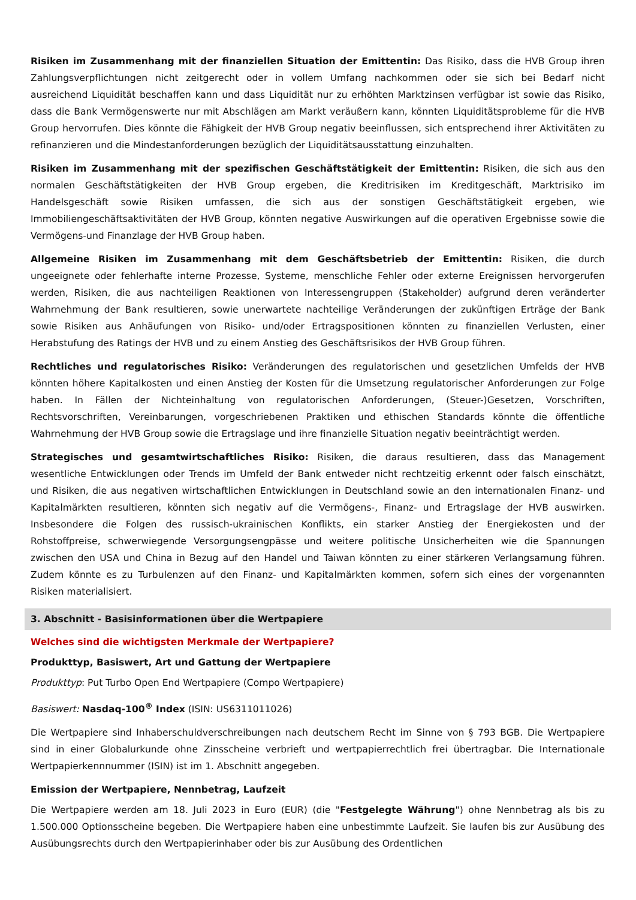Risiken im Zusammenhang mit der finanziellen Situation der Emittentin: Das Risiko, dass die HVB Group ihren Zahlungsverpflichtungen nicht zeitgerecht oder in vollem Umfang nachkommen oder sie sich bei Bedarf nicht ausreichend Liquidität beschaffen kann und dass Liquidität nur zu erhöhten Marktzinsen verfügbar ist sowie das Risiko, dass die Bank Vermögenswerte nur mit Abschlägen am Markt veräußern kann, könnten Liquiditätsprobleme für die HVB Group hervorrufen. Dies könnte die Fähigkeit der HVB Group negativ beeinflussen, sich entsprechend ihrer Aktivitäten zu refinanzieren und die Mindestanforderungen bezüglich der Liquiditätsausstattung einzuhalten.
Risiken im Zusammenhang mit der spezifischen Geschäftstätigkeit der Emittentin: Risiken, die sich aus den normalen Geschäftstätigkeiten der HVB Group ergeben, die Kreditrisiken im Kreditgeschäft, Marktrisiko im Handelsgeschäft sowie Risiken umfassen, die sich aus der sonstigen Geschäftstätigkeit ergeben, wie Immobiliengeschäftsaktivitäten der HVB Group, könnten negative Auswirkungen auf die operativen Ergebnisse sowie die Vermögens-und Finanzlage der HVB Group haben.
Allgemeine Risiken im Zusammenhang mit dem Geschäftsbetrieb der Emittentin: Risiken, die durch ungeeignete oder fehlerhafte interne Prozesse, Systeme, menschliche Fehler oder externe Ereignissen hervorgerufen werden, Risiken, die aus nachteiligen Reaktionen von Interessengruppen (Stakeholder) aufgrund deren veränderter Wahrnehmung der Bank resultieren, sowie unerwartete nachteilige Veränderungen der zukünftigen Erträge der Bank sowie Risiken aus Anhäufungen von Risiko- und/oder Ertragspositionen könnten zu finanziellen Verlusten, einer Herabstufung des Ratings der HVB und zu einem Anstieg des Geschäftsrisikos der HVB Group führen.
Rechtliches und regulatorisches Risiko: Veränderungen des regulatorischen und gesetzlichen Umfelds der HVB könnten höhere Kapitalkosten und einen Anstieg der Kosten für die Umsetzung regulatorischer Anforderungen zur Folge haben. In Fällen der Nichteinhaltung von regulatorischen Anforderungen, (Steuer-)Gesetzen, Vorschriften, Rechtsvorschriften, Vereinbarungen, vorgeschriebenen Praktiken und ethischen Standards könnte die öffentliche Wahrnehmung der HVB Group sowie die Ertragslage und ihre finanzielle Situation negativ beeinträchtigt werden.
Strategisches und gesamtwirtschaftliches Risiko: Risiken, die daraus resultieren, dass das Management wesentliche Entwicklungen oder Trends im Umfeld der Bank entweder nicht rechtzeitig erkennt oder falsch einschätzt, und Risiken, die aus negativen wirtschaftlichen Entwicklungen in Deutschland sowie an den internationalen Finanz- und Kapitalmärkten resultieren, könnten sich negativ auf die Vermögens-, Finanz- und Ertragslage der HVB auswirken. Insbesondere die Folgen des russisch-ukrainischen Konflikts, ein starker Anstieg der Energiekosten und der Rohstoffpreise, schwerwiegende Versorgungsengpässe und weitere politische Unsicherheiten wie die Spannungen zwischen den USA und China in Bezug auf den Handel und Taiwan könnten zu einer stärkeren Verlangsamung führen. Zudem könnte es zu Turbulenzen auf den Finanz- und Kapitalmärkten kommen, sofern sich eines der vorgenannten Risiken materialisiert.
3. Abschnitt - Basisinformationen über die Wertpapiere
Welches sind die wichtigsten Merkmale der Wertpapiere?
Produkttyp, Basiswert, Art und Gattung der Wertpapiere
Produkttyp: Put Turbo Open End Wertpapiere (Compo Wertpapiere)
Basiswert: Nasdaq-100<sup>®</sup> Index (ISIN: US6311011026)
Die Wertpapiere sind Inhaberschuldverschreibungen nach deutschem Recht im Sinne von § 793 BGB. Die Wertpapiere sind in einer Globalurkunde ohne Zinsscheine verbrieft und wertpapierrechtlich frei übertragbar. Die Internationale Wertpapierkennnummer (ISIN) ist im 1. Abschnitt angegeben.
Emission der Wertpapiere, Nennbetrag, Laufzeit
Die Wertpapiere werden am 18. Juli 2023 in Euro (EUR) (die "Festgelegte Währung") ohne Nennbetrag als bis zu 1.500.000 Optionsscheine begeben. Die Wertpapiere haben eine unbestimmte Laufzeit. Sie laufen bis zur Ausübung des Ausübungsrechts durch den Wertpapierinhaber oder bis zur Ausübung des Ordentlichen